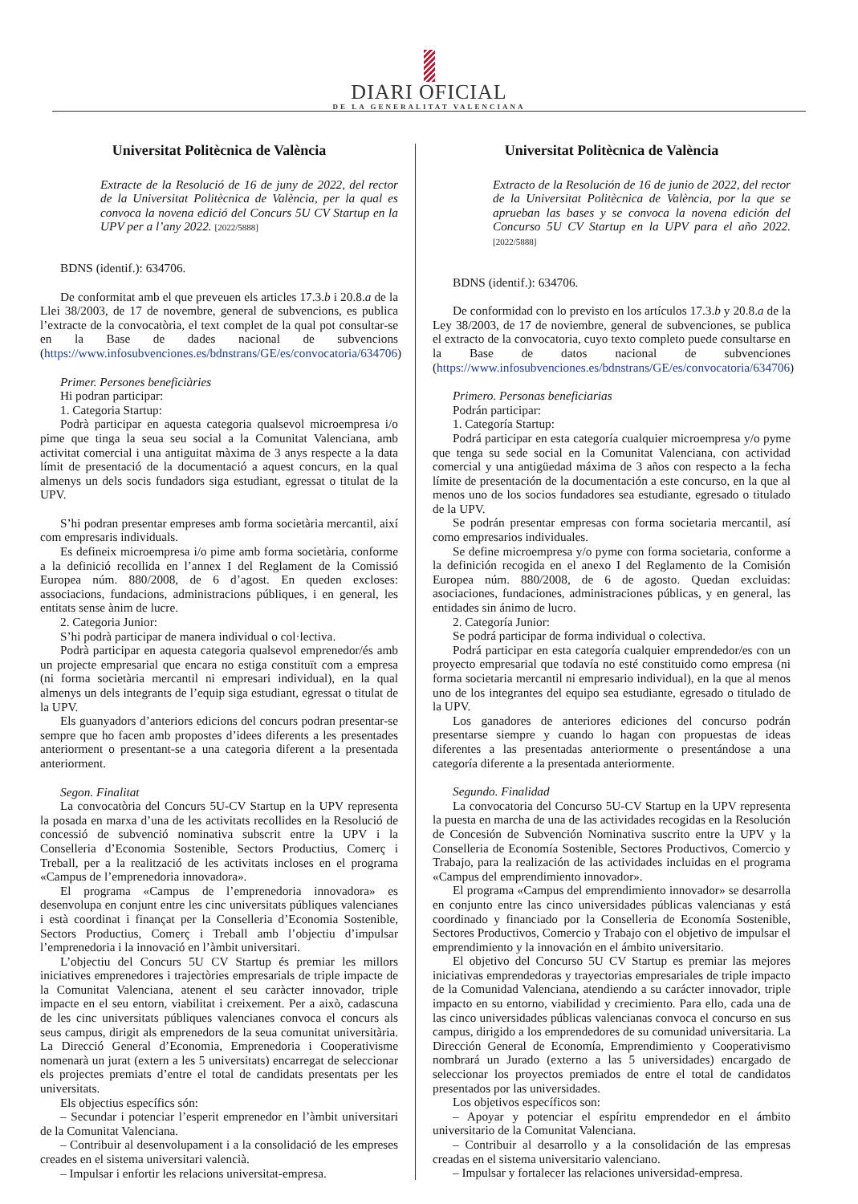DIARI OFICIAL
DE LA GENERALITAT VALENCIANA
Universitat Politècnica de València
Extracte de la Resolució de 16 de juny de 2022, del rector de la Universitat Politècnica de València, per la qual es convoca la novena edició del Concurs 5U CV Startup en la UPV per a l’any 2022. [2022/5888]
BDNS (identif.): 634706.
De conformitat amb el que preveuen els articles 17.3.b i 20.8.a de la Llei 38/2003, de 17 de novembre, general de subvencions, es publica l’extracte de la convocatòria, el text complet de la qual pot consultar-se en la Base de dades nacional de subvencions (https://www.infosubvenciones.es/bdnstrans/GE/es/convocatoria/634706)
Primer. Persones beneficiàries
Hi podran participar:
1. Categoria Startup:
Podrà participar en aquesta categoria qualsevol microempresa i/o pime que tinga la seua seu social a la Comunitat Valenciana, amb activitat comercial i una antiguitat màxima de 3 anys respecte a la data límit de presentació de la documentació a aquest concurs, en la qual almenys un dels socis fundadors siga estudiant, egressat o titulat de la UPV.
S’hi podran presentar empreses amb forma societària mercantil, així com empresaris individuals.
Es defineix microempresa i/o pime amb forma societària, conforme a la definició recollida en l’annex I del Reglament de la Comissió Europea núm. 880/2008, de 6 d’agost. En queden excloses: associacions, fundacions, administracions públiques, i en general, les entitats sense ànim de lucre.
2. Categoria Junior:
S’hi podrà participar de manera individual o col·lectiva.
Podrà participar en aquesta categoria qualsevol emprenedor/és amb un projecte empresarial que encara no estiga constituït com a empresa (ni forma societària mercantil ni empresari individual), en la qual almenys un dels integrants de l’equip siga estudiant, egressat o titulat de la UPV.
Els guanyadors d’anteriors edicions del concurs podran presentar-se sempre que ho facen amb propostes d’idees diferents a les presentades anteriorment o presentant-se a una categoria diferent a la presentada anteriorment.
Segon. Finalitat
La convocatòria del Concurs 5U-CV Startup en la UPV representa la posada en marxa d’una de les activitats recollides en la Resolució de concessió de subvenció nominativa subscrit entre la UPV i la Conselleria d’Economia Sostenible, Sectors Productius, Comerç i Treball, per a la realització de les activitats incloses en el programa «Campus de l’emprenedoria innovadora».
El programa «Campus de l’emprenedoria innovadora» es desenvolupa en conjunt entre les cinc universitats públiques valencianes i està coordinat i finançat per la Conselleria d’Economia Sostenible, Sectors Productius, Comerç i Treball amb l’objectiu d’impulsar l’emprenedoria i la innovació en l’àmbit universitari.
L’objectiu del Concurs 5U CV Startup és premiar les millors iniciatives emprenedores i trajectòries empresarials de triple impacte de la Comunitat Valenciana, atenent el seu caràcter innovador, triple impacte en el seu entorn, viabilitat i creixement. Per a això, cadascuna de les cinc universitats públiques valencianes convoca el concurs als seus campus, dirigit als emprenedors de la seua comunitat universitària. La Direcció General d’Economia, Emprenedoria i Cooperativisme nomenarà un jurat (extern a les 5 universitats) encarregat de seleccionar els projectes premiats d’entre el total de candidats presentats per les universitats.
Els objectius específics són:
– Secundar i potenciar l’esperit emprenedor en l’àmbit universitari de la Comunitat Valenciana.
– Contribuir al desenvolupament i a la consolidació de les empreses creades en el sistema universitari valencià.
– Impulsar i enfortir les relacions universitat-empresa.
Universitat Politècnica de València
Extracto de la Resolución de 16 de junio de 2022, del rector de la Universitat Politècnica de València, por la que se aprueban las bases y se convoca la novena edición del Concurso 5U CV Startup en la UPV para el año 2022. [2022/5888]
BDNS (identif.): 634706.
De conformidad con lo previsto en los artículos 17.3.b y 20.8.a de la Ley 38/2003, de 17 de noviembre, general de subvenciones, se publica el extracto de la convocatoria, cuyo texto completo puede consultarse en la Base de datos nacional de subvenciones (https://www.infosubvenciones.es/bdnstrans/GE/es/convocatoria/634706)
Primero. Personas beneficiarias
Podrán participar:
1. Categoría Startup:
Podrá participar en esta categoría cualquier microempresa y/o pyme que tenga su sede social en la Comunitat Valenciana, con actividad comercial y una antigüedad máxima de 3 años con respecto a la fecha límite de presentación de la documentación a este concurso, en la que al menos uno de los socios fundadores sea estudiante, egresado o titulado de la UPV.
Se podrán presentar empresas con forma societaria mercantil, así como empresarios individuales.
Se define microempresa y/o pyme con forma societaria, conforme a la definición recogida en el anexo I del Reglamento de la Comisión Europea núm. 880/2008, de 6 de agosto. Quedan excluidas: asociaciones, fundaciones, administraciones públicas, y en general, las entidades sin ánimo de lucro.
2. Categoría Junior:
Se podrá participar de forma individual o colectiva.
Podrá participar en esta categoría cualquier emprendedor/es con un proyecto empresarial que todavía no esté constituido como empresa (ni forma societaria mercantil ni empresario individual), en la que al menos uno de los integrantes del equipo sea estudiante, egresado o titulado de la UPV.
Los ganadores de anteriores ediciones del concurso podrán presentarse siempre y cuando lo hagan con propuestas de ideas diferentes a las presentadas anteriormente o presentándose a una categoría diferente a la presentada anteriormente.
Segundo. Finalidad
La convocatoria del Concurso 5U-CV Startup en la UPV representa la puesta en marcha de una de las actividades recogidas en la Resolución de Concesión de Subvención Nominativa suscrito entre la UPV y la Conselleria de Economía Sostenible, Sectores Productivos, Comercio y Trabajo, para la realización de las actividades incluidas en el programa «Campus del emprendimiento innovador».
El programa «Campus del emprendimiento innovador» se desarrolla en conjunto entre las cinco universidades públicas valencianas y está coordinado y financiado por la Conselleria de Economía Sostenible, Sectores Productivos, Comercio y Trabajo con el objetivo de impulsar el emprendimiento y la innovación en el ámbito universitario.
El objetivo del Concurso 5U CV Startup es premiar las mejores iniciativas emprendedoras y trayectorias empresariales de triple impacto de la Comunidad Valenciana, atendiendo a su carácter innovador, triple impacto en su entorno, viabilidad y crecimiento. Para ello, cada una de las cinco universidades públicas valencianas convoca el concurso en sus campus, dirigido a los emprendedores de su comunidad universitaria. La Dirección General de Economía, Emprendimiento y Cooperativismo nombrará un Jurado (externo a las 5 universidades) encargado de seleccionar los proyectos premiados de entre el total de candidatos presentados por las universidades.
Los objetivos específicos son:
– Apoyar y potenciar el espíritu emprendedor en el ámbito universitario de la Comunitat Valenciana.
– Contribuir al desarrollo y a la consolidación de las empresas creadas en el sistema universitario valenciano.
– Impulsar y fortalecer las relaciones universidad-empresa.